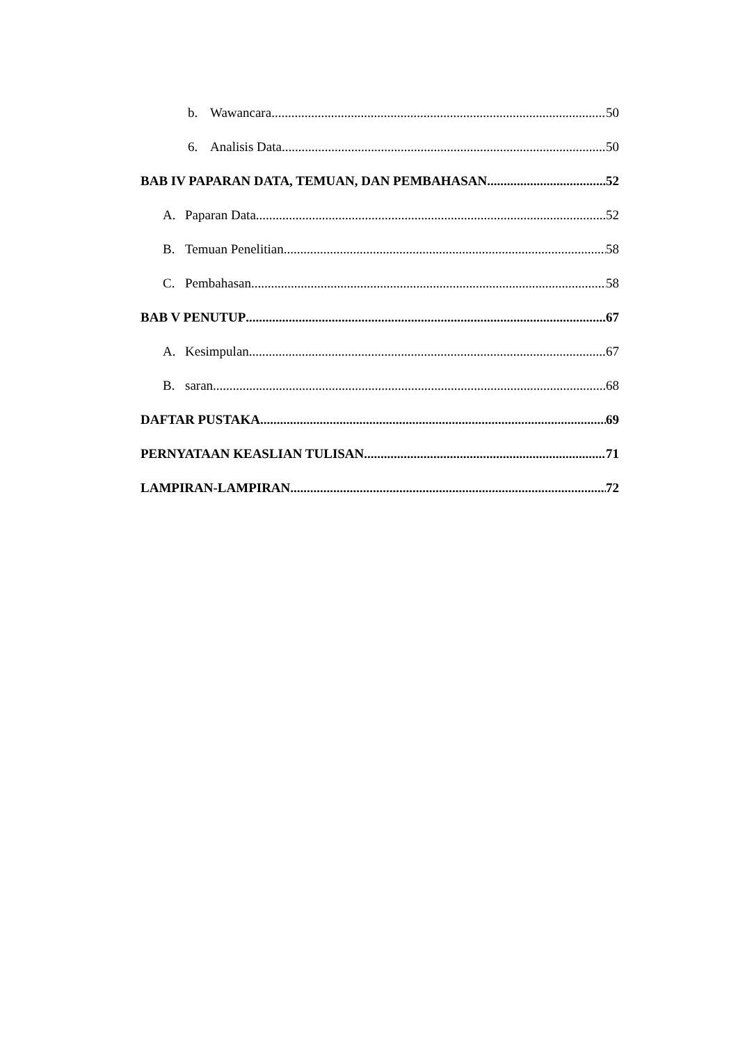b. Wawancara 50
6. Analisis Data 50
BAB IV PAPARAN DATA, TEMUAN, DAN PEMBAHASAN 52
A. Paparan Data 52
B. Temuan Penelitian 58
C. Pembahasan 58
BAB V PENUTUP 67
A. Kesimpulan 67
B. saran 68
DAFTAR PUSTAKA 69
PERNYATAAN KEASLIAN TULISAN 71
LAMPIRAN-LAMPIRAN 72